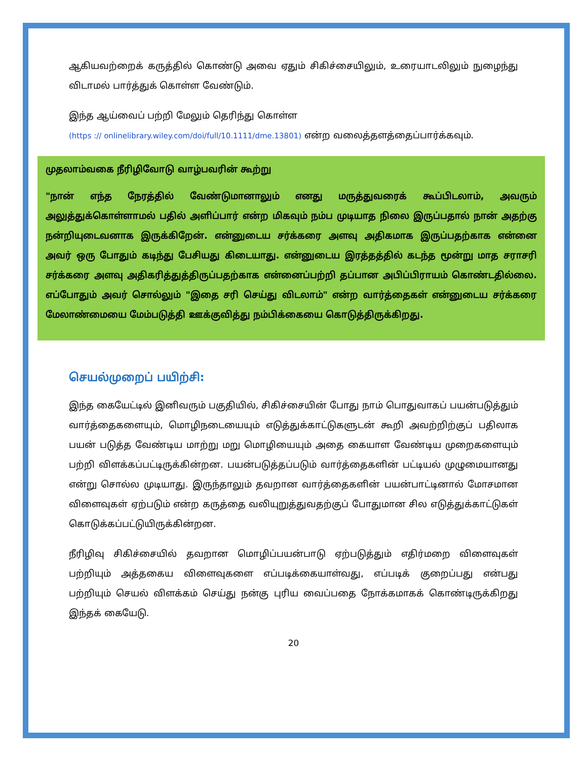ஆகியவற்றைக் கருத்தில் கொண்டு அவை ஏதும் சிகிச்சையிலும், உரையாடலிலும் நுழைந்து விடாமல் பார்த்துக் கொள்ள வேண்டும்.
இந்த ஆய்வைப் பற்றி மேலும் தெரிந்து கொள்ள
(https :// onlinelibrary.wiley.com/doi/full/10.1111/dme.13801) என்ற வலைத்தளத்தைப்பார்க்கவும்.
முதலாம்வகை நீரிழிவோடு வாழ்பவரின் கூற்று
"நான் எந்த நேரத்தில் வேண்டுமானாலும் எனது மருத்துவரைக் கூப்பிடலாம், அவரும் அலுத்துக்கொள்ளாமல் பதில் அளிப்பார் என்ற மிகவும் நம்ப முடியாத நிலை இருப்பதால் நான் அதற்கு நன்றியுடைவனாக இருக்கிறேன். என்னுடைய சர்க்கரை அளவு அதிகமாக இருப்பதற்காக என்னை அவர் ஒரு போதும் கடிந்து பேசியது கிடையாது. என்னுடைய இரத்தத்தில் கடந்த மூன்று மாத சராசரி சர்க்கரை அளவு அதிகரித்துத்திருப்பதற்காக என்னைப்பற்றி தப்பான அபிப்பிராயம் கொண்டதில்லை. எப்போதும் அவர் சொல்லும் "இதை சரி செய்து விடலாம்" என்ற வார்த்தைகள் என்னுடைய சர்க்கரை மேலாண்மையை மேம்படுத்தி ஊக்குவித்து நம்பிக்கையை கொடுத்திருக்கிறது.
செயல்முறைப் பயிற்சி:
இந்த கையேட்டில் இனிவரும் பகுதியில், சிகிச்சையின் போது நாம் பொதுவாகப் பயன்படுத்தும் வார்த்தைகளையும், மொழிநடையையும் எடுத்துக்காட்டுகளுடன் கூறி அவற்றிற்குப் பதிலாக பயன் படுத்த வேண்டிய மாற்று மறு மொழியையும் அதை கையாள வேண்டிய முறைகளையும் பற்றி விளக்கப்பட்டிருக்கின்றன. பயன்படுத்தப்படும் வார்த்தைகளின் பட்டியல் முழுமையானது என்று சொல்ல முடியாது. இருந்தாலும் தவறான வார்த்தைகளின் பயன்பாட்டினால் மோசமான விளைவுகள் ஏற்படும் என்ற கருத்தை வலியுறுத்துவதற்குப் போதுமான சில எடுத்துக்காட்டுகள் கொடுக்கப்பட்டுயிருக்கின்றன.
நீரிழிவு சிகிச்சையில் தவறான மொழிப்பயன்பாடு ஏற்படுத்தும் எதிர்மறை விளைவுகள் பற்றியும் அத்தகைய விளைவுகளை எப்படிக்கையாள்வது, எப்படிக் குறைப்பது என்பது பற்றியும் செயல் விளக்கம் செய்து நன்கு புரிய வைப்பதை நோக்கமாகக் கொண்டிருக்கிறது இந்தக் கையேடு.
20